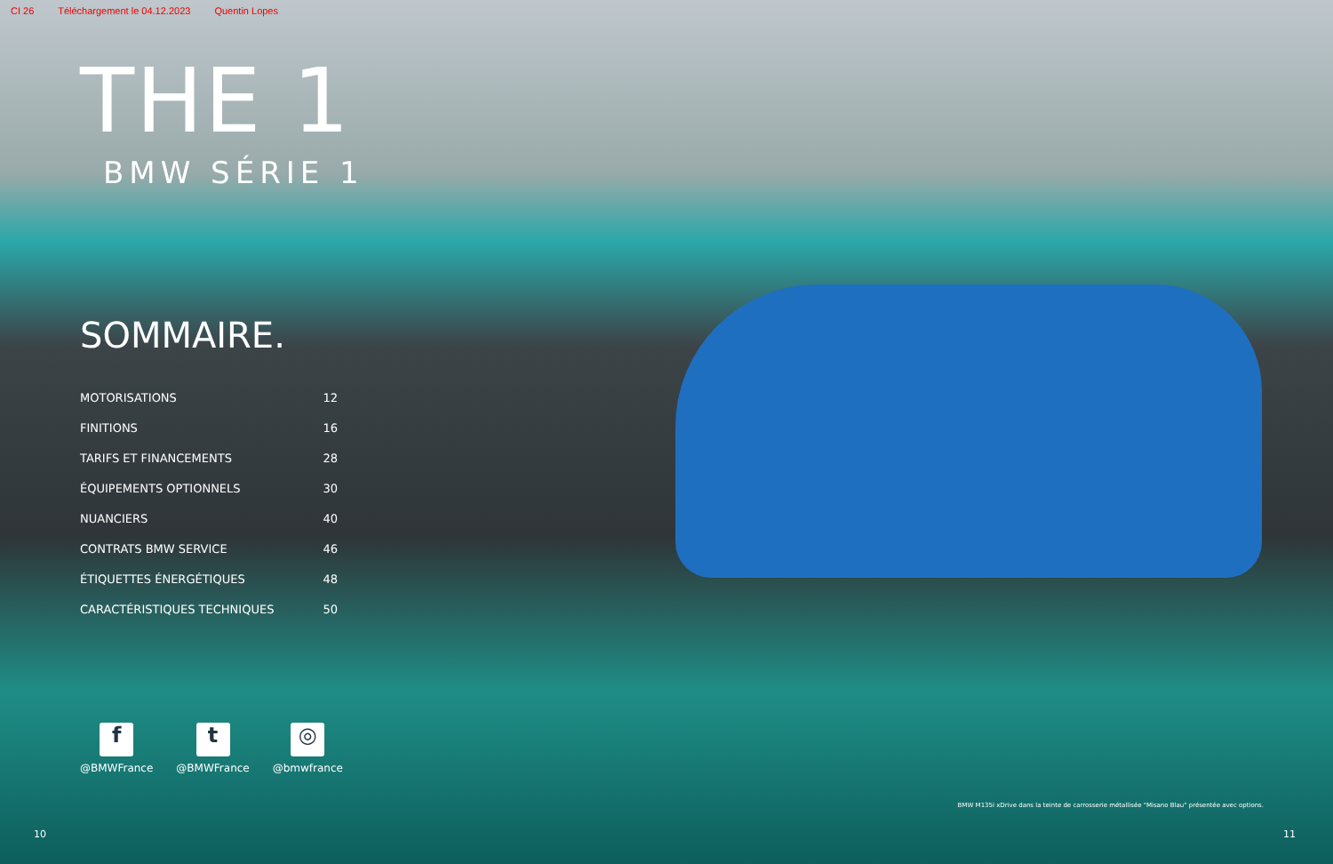CI 26 Téléchargement le 04.12.2023 Quentin Lopes
THE 1
BMW SÉRIE 1
SOMMAIRE.
MOTORISATIONS 12
FINITIONS 16
TARIFS ET FINANCEMENTS 28
ÉQUIPEMENTS OPTIONNELS 30
NUANCIERS 40
CONTRATS BMW SERVICE 46
ÉTIQUETTES ÉNERGÉTIQUES 48
CARACTÉRISTIQUES TECHNIQUES 50
f
@BMWFrance
t
@BMWFrance
◎
@bmwfrance
BMW M135i xDrive dans la teinte de carrosserie métallisée "Misano Blau" présentée avec options.
10 11